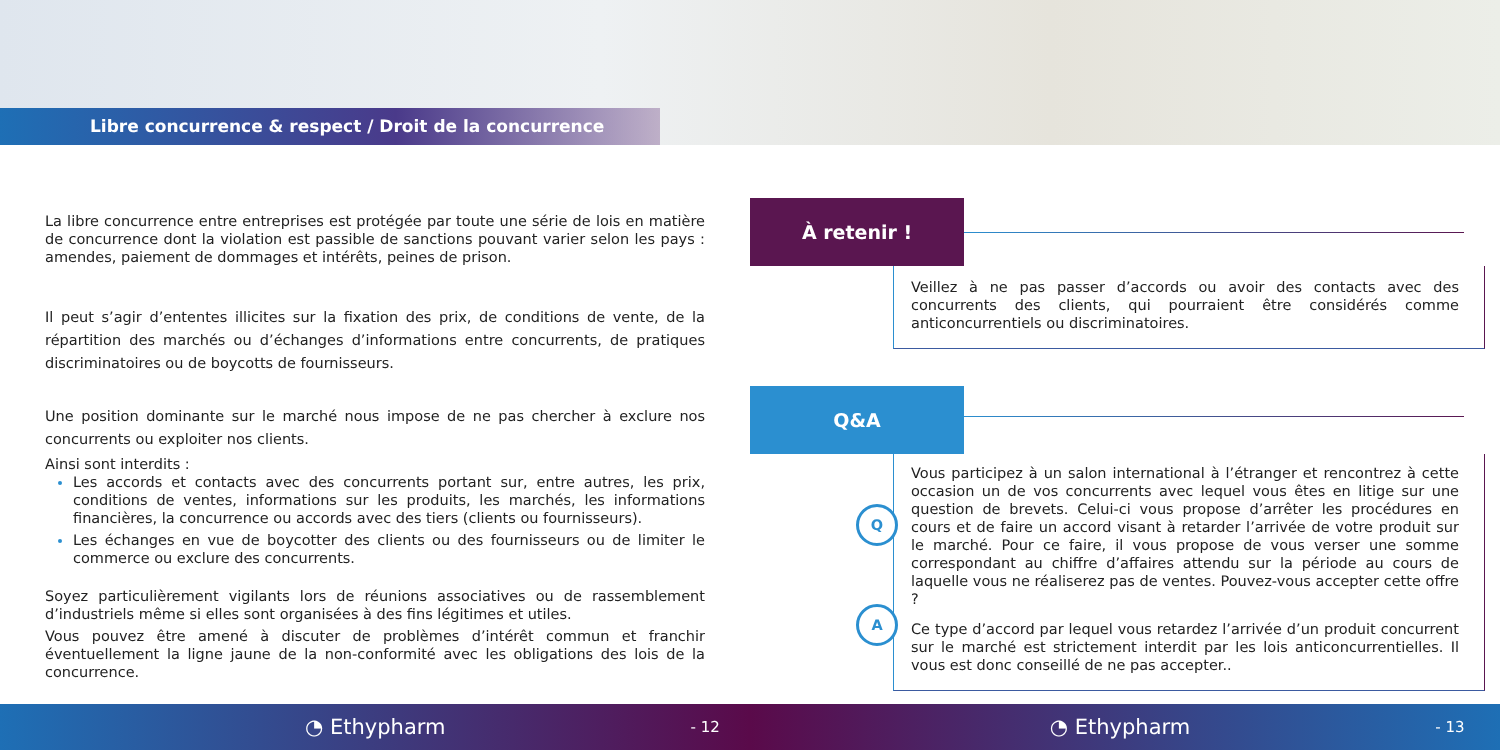Libre concurrence & respect / Droit de la concurrence
La libre concurrence entre entreprises est protégée par toute une série de lois en matière de concurrence dont la violation est passible de sanctions pouvant varier selon les pays : amendes, paiement de dommages et intérêts, peines de prison.
Il peut s’agir d’ententes illicites sur la fixation des prix, de conditions de vente, de la répartition des marchés ou d’échanges d’informations entre concurrents, de pratiques discriminatoires ou de boycotts de fournisseurs.
Une position dominante sur le marché nous impose de ne pas chercher à exclure nos concurrents ou exploiter nos clients.
Ainsi sont interdits :
Les accords et contacts avec des concurrents portant sur, entre autres, les prix, conditions de ventes, informations sur les produits, les marchés, les informations financières, la concurrence ou accords avec des tiers (clients ou fournisseurs).
Les échanges en vue de boycotter des clients ou des fournisseurs ou de limiter le commerce ou exclure des concurrents.
Soyez particulièrement vigilants lors de réunions associatives ou de rassemblement d’industriels même si elles sont organisées à des fins légitimes et utiles.
Vous pouvez être amené à discuter de problèmes d’intérêt commun et franchir éventuellement la ligne jaune de la non-conformité avec les obligations des lois de la concurrence.
À retenir !
Veillez à ne pas passer d’accords ou avoir des contacts avec des concurrents des clients, qui pourraient être considérés comme anticoncurrentiels ou discriminatoires.
Q&A
Q
Vous participez à un salon international à l’étranger et rencontrez à cette occasion un de vos concurrents avec lequel vous êtes en litige sur une question de brevets. Celui-ci vous propose d’arrêter les procédures en cours et de faire un accord visant à retarder l’arrivée de votre produit sur le marché. Pour ce faire, il vous propose de vous verser une somme correspondant au chiffre d’affaires attendu sur la période au cours de laquelle vous ne réaliserez pas de ventes. Pouvez-vous accepter cette offre ?
A
Ce type d’accord par lequel vous retardez l’arrivée d’un produit concurrent sur le marché est strictement interdit par les lois anticoncurrentielles. Il vous est donc conseillé de ne pas accepter..
◔ Ethypharm - 12 ◔ Ethypharm - 13